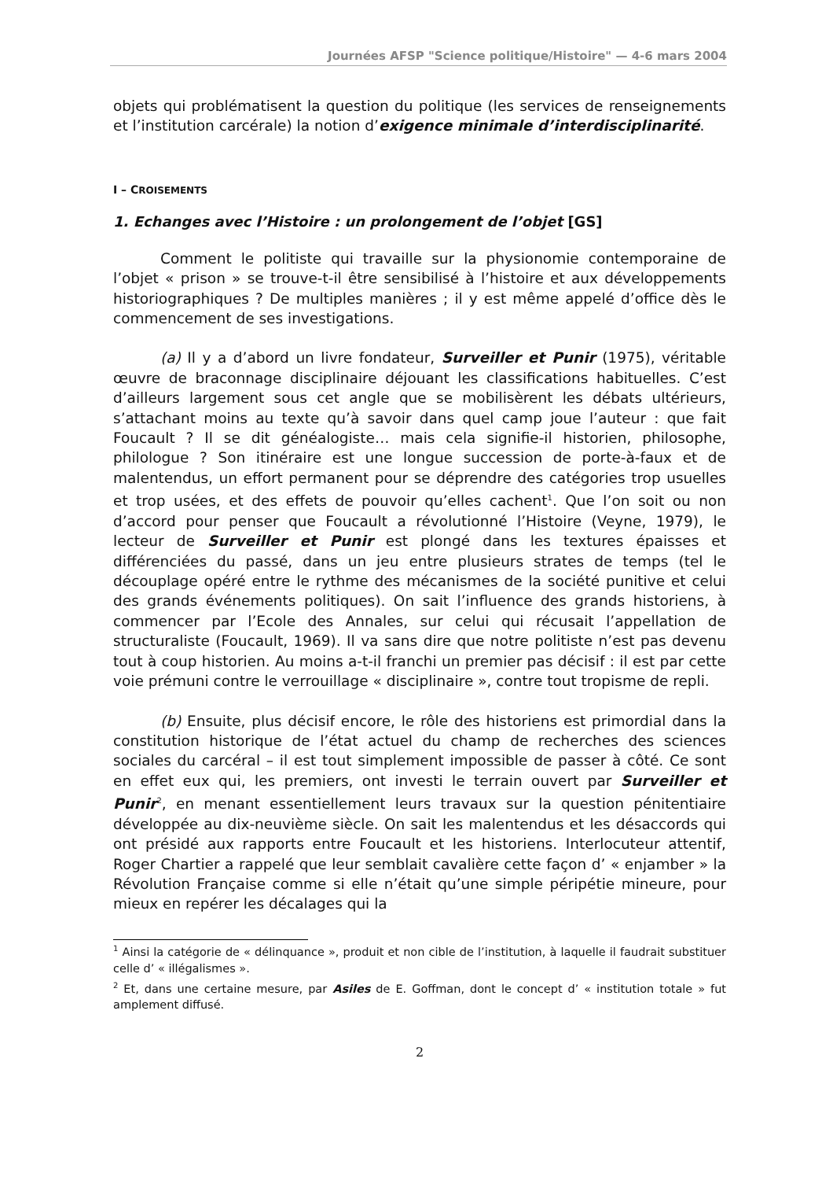Journées AFSP "Science politique/Histoire" — 4-6 mars 2004
objets qui problématisent la question du politique (les services de renseignements et l’institution carcérale) la notion d’exigence minimale d’interdisciplinarité.
I – CROISEMENTS
1. Echanges avec l’Histoire : un prolongement de l’objet [GS]
Comment le politiste qui travaille sur la physionomie contemporaine de l’objet « prison » se trouve-t-il être sensibilisé à l’histoire et aux développements historiographiques ? De multiples manières ; il y est même appelé d’office dès le commencement de ses investigations.
(a) Il y a d’abord un livre fondateur, Surveiller et Punir (1975), véritable œuvre de braconnage disciplinaire déjouant les classifications habituelles. C’est d’ailleurs largement sous cet angle que se mobilisèrent les débats ultérieurs, s’attachant moins au texte qu’à savoir dans quel camp joue l’auteur : que fait Foucault ? Il se dit généalogiste… mais cela signifie-il historien, philosophe, philologue ? Son itinéraire est une longue succession de porte-à-faux et de malentendus, un effort permanent pour se déprendre des catégories trop usuelles et trop usées, et des effets de pouvoir qu’elles cachent<sup>1</sup>. Que l’on soit ou non d’accord pour penser que Foucault a révolutionné l’Histoire (Veyne, 1979), le lecteur de Surveiller et Punir est plongé dans les textures épaisses et différenciées du passé, dans un jeu entre plusieurs strates de temps (tel le découplage opéré entre le rythme des mécanismes de la société punitive et celui des grands événements politiques). On sait l’influence des grands historiens, à commencer par l’Ecole des Annales, sur celui qui récusait l’appellation de structuraliste (Foucault, 1969). Il va sans dire que notre politiste n’est pas devenu tout à coup historien. Au moins a-t-il franchi un premier pas décisif : il est par cette voie prémuni contre le verrouillage « disciplinaire », contre tout tropisme de repli.
(b) Ensuite, plus décisif encore, le rôle des historiens est primordial dans la constitution historique de l’état actuel du champ de recherches des sciences sociales du carcéral – il est tout simplement impossible de passer à côté. Ce sont en effet eux qui, les premiers, ont investi le terrain ouvert par Surveiller et Punir<sup>2</sup>, en menant essentiellement leurs travaux sur la question pénitentiaire développée au dix-neuvième siècle. On sait les malentendus et les désaccords qui ont présidé aux rapports entre Foucault et les historiens. Interlocuteur attentif, Roger Chartier a rappelé que leur semblait cavalière cette façon d’ « enjamber » la Révolution Française comme si elle n’était qu’une simple péripétie mineure, pour mieux en repérer les décalages qui la
<sup>1</sup> Ainsi la catégorie de « délinquance », produit et non cible de l’institution, à laquelle il faudrait substituer celle d’ « illégalismes ».
<sup>2</sup> Et, dans une certaine mesure, par Asiles de E. Goffman, dont le concept d’ « institution totale » fut amplement diffusé.
2